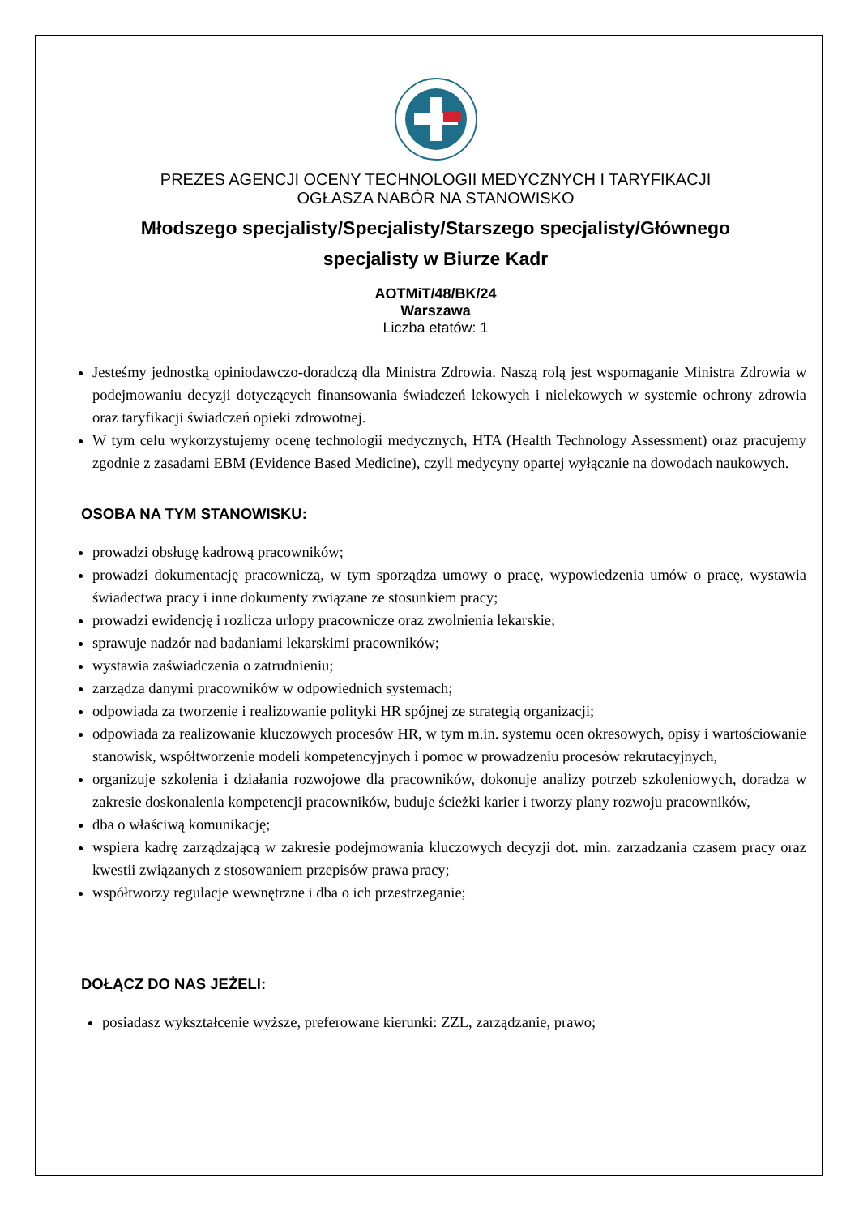PREZES AGENCJI OCENY TECHNOLOGII MEDYCZNYCH I TARYFIKACJI
OGŁASZA NABÓR NA STANOWISKO
Młodszego specjalisty/Specjalisty/Starszego specjalisty/Głównego
specjalisty w Biurze Kadr
AOTMiT/48/BK/24
Warszawa
Liczba etatów: 1
Jesteśmy jednostką opiniodawczo-doradczą dla Ministra Zdrowia. Naszą rolą jest wspomaganie Ministra Zdrowia w podejmowaniu decyzji dotyczących finansowania świadczeń lekowych i nielekowych w systemie ochrony zdrowia oraz taryfikacji świadczeń opieki zdrowotnej.
W tym celu wykorzystujemy ocenę technologii medycznych, HTA (Health Technology Assessment) oraz pracujemy zgodnie z zasadami EBM (Evidence Based Medicine), czyli medycyny opartej wyłącznie na dowodach naukowych.
OSOBA NA TYM STANOWISKU:
prowadzi obsługę kadrową pracowników;
prowadzi dokumentację pracowniczą, w tym sporządza umowy o pracę, wypowiedzenia umów o pracę, wystawia świadectwa pracy i inne dokumenty związane ze stosunkiem pracy;
prowadzi ewidencję i rozlicza urlopy pracownicze oraz zwolnienia lekarskie;
sprawuje nadzór nad badaniami lekarskimi pracowników;
wystawia zaświadczenia o zatrudnieniu;
zarządza danymi pracowników w odpowiednich systemach;
odpowiada za tworzenie i realizowanie polityki HR spójnej ze strategią organizacji;
odpowiada za realizowanie kluczowych procesów HR, w tym m.in. systemu ocen okresowych, opisy i wartościowanie stanowisk, współtworzenie modeli kompetencyjnych i pomoc w prowadzeniu procesów rekrutacyjnych,
organizuje szkolenia i działania rozwojowe dla pracowników, dokonuje analizy potrzeb szkoleniowych, doradza w zakresie doskonalenia kompetencji pracowników, buduje ścieżki karier i tworzy plany rozwoju pracowników,
dba o właściwą komunikację;
wspiera kadrę zarządzającą w zakresie podejmowania kluczowych decyzji dot. min. zarzadzania czasem pracy oraz kwestii związanych z stosowaniem przepisów prawa pracy;
współtworzy regulacje wewnętrzne i dba o ich przestrzeganie;
DOŁĄCZ DO NAS JEŻELI:
posiadasz wykształcenie wyższe, preferowane kierunki: ZZL, zarządzanie, prawo;